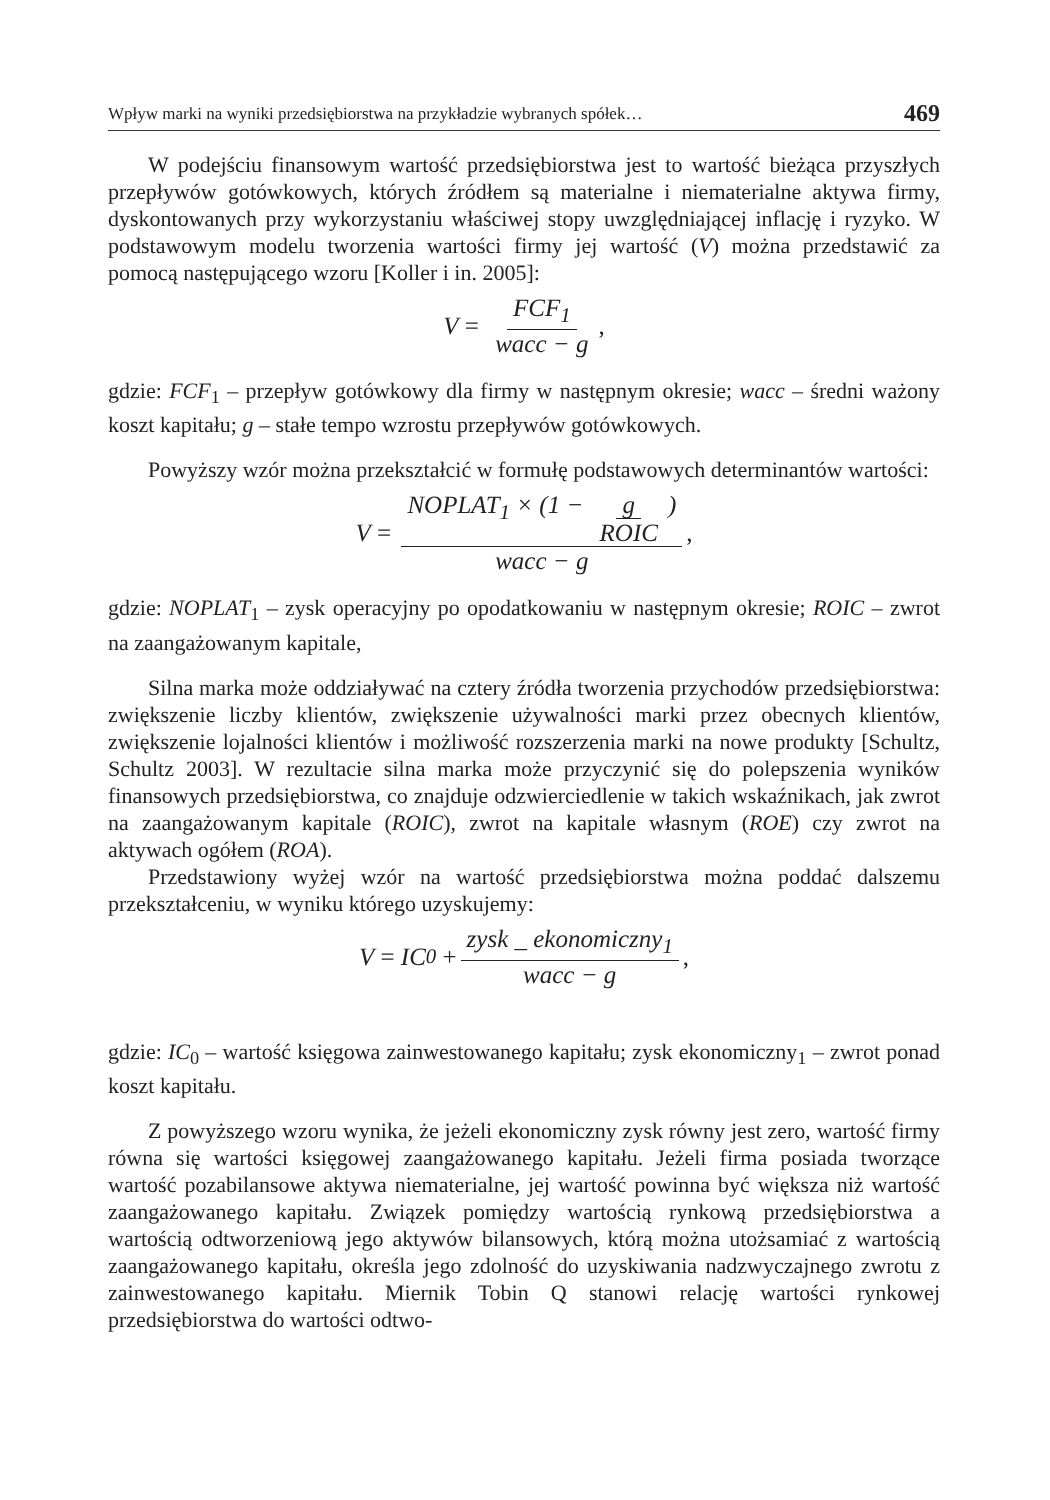Wpływ marki na wyniki przedsiębiorstwa na przykładzie wybranych spółek… 469
W podejściu finansowym wartość przedsiębiorstwa jest to wartość bieżąca przyszłych przepływów gotówkowych, których źródłem są materialne i niematerialne aktywa firmy, dyskontowanych przy wykorzystaniu właściwej stopy uwzględniającej inflację i ryzyko. W podstawowym modelu tworzenia wartości firmy jej wartość (V) można przedstawić za pomocą następującego wzoru [Koller i in. 2005]:
V = FCF<sub>1</sub> wacc − g,
gdzie: FCF<sub>1</sub> – przepływ gotówkowy dla firmy w następnym okresie; wacc – średni ważony koszt kapitału; g – stałe tempo wzrostu przepływów gotówkowych.
Powyższy wzór można przekształcić w formułę podstawowych determinantów wartości:
V = NOPLAT<sub>1</sub> × (1 − g ROIC) wacc − g,
gdzie: NOPLAT<sub>1</sub> – zysk operacyjny po opodatkowaniu w następnym okresie; ROIC – zwrot na zaangażowanym kapitale,
Silna marka może oddziaływać na cztery źródła tworzenia przychodów przedsiębiorstwa: zwiększenie liczby klientów, zwiększenie używalności marki przez obecnych klientów, zwiększenie lojalności klientów i możliwość rozszerzenia marki na nowe produkty [Schultz, Schultz 2003]. W rezultacie silna marka może przyczynić się do polepszenia wyników finansowych przedsiębiorstwa, co znajduje odzwierciedlenie w takich wskaźnikach, jak zwrot na zaangażowanym kapitale (ROIC), zwrot na kapitale własnym (ROE) czy zwrot na aktywach ogółem (ROA).
Przedstawiony wyżej wzór na wartość przedsiębiorstwa można poddać dalszemu przekształceniu, w wyniku którego uzyskujemy:
V = IC<sub>0</sub> + zysk _ ekonomiczny<sub>1</sub> wacc − g,
gdzie: IC<sub>0</sub> – wartość księgowa zainwestowanego kapitału; zysk ekonomiczny<sub>1</sub> – zwrot ponad koszt kapitału.
Z powyższego wzoru wynika, że jeżeli ekonomiczny zysk równy jest zero, wartość firmy równa się wartości księgowej zaangażowanego kapitału. Jeżeli firma posiada tworzące wartość pozabilansowe aktywa niematerialne, jej wartość powinna być większa niż wartość zaangażowanego kapitału. Związek pomiędzy wartością rynkową przedsiębiorstwa a wartością odtworzeniową jego aktywów bilansowych, którą można utożsamiać z wartością zaangażowanego kapitału, określa jego zdolność do uzyskiwania nadzwyczajnego zwrotu z zainwestowanego kapitału. Miernik Tobin Q stanowi relację wartości rynkowej przedsiębiorstwa do wartości odtwo-